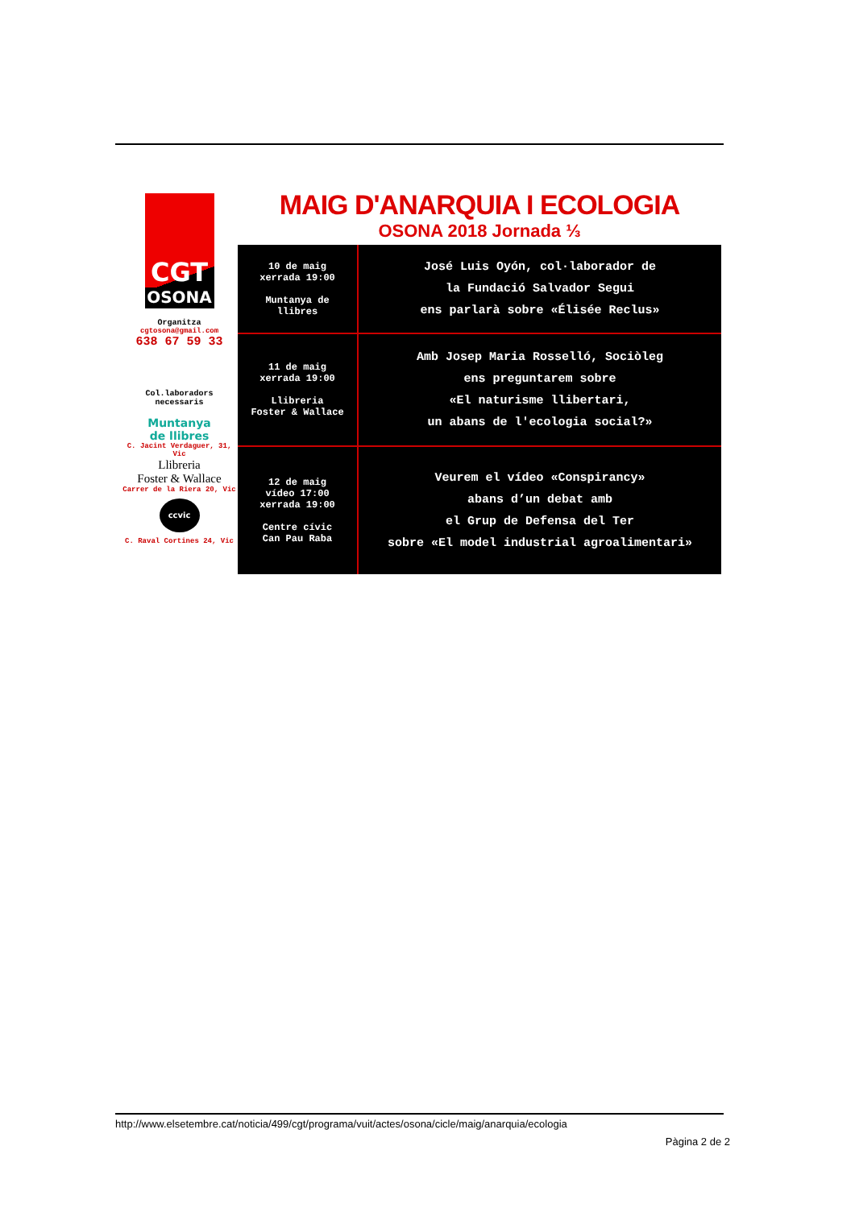CGT
OSONA
Organitza
cgtosona@gmail.com
638 67 59 33
Col.laboradors
necessaris
Muntanya
de llibres
C. Jacint Verdaguer, 31, Vic
Llibreria
Foster & Wallace
Carrer de la Riera 20, Vic
ccvic
C. Raval Cortines 24, Vic
MAIG D'ANARQUIA I ECOLOGIA
OSONA 2018 Jornada ⅓
| 10 de maig xerrada 19:00 Muntanya de llibres | José Luis Oyón, col·laborador de la Fundació Salvador Segui ens parlarà sobre «Élisée Reclus» |
| 11 de maig xerrada 19:00 Llibreria Foster & Wallace | Amb Josep Maria Rosselló, Sociòleg ens preguntarem sobre «El naturisme llibertari, un abans de l'ecologia social?» |
| 12 de maig vídeo 17:00 xerrada 19:00 Centre cívic Can Pau Raba | Veurem el vídeo «Conspirancy» abans d’un debat amb el Grup de Defensa del Ter sobre «El model industrial agroalimentari» |
http://www.elsetembre.cat/noticia/499/cgt/programa/vuit/actes/osona/cicle/maig/anarquia/ecologia
Pàgina 2 de 2